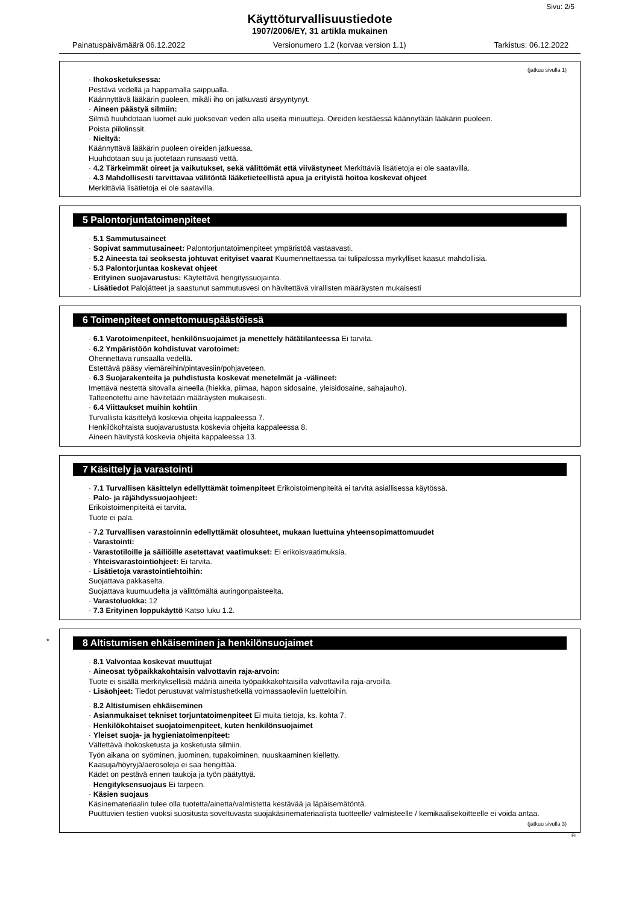Sivu: 2/5
Käyttöturvallisuustiedote
1907/2006/EY, 31 artikla mukainen
Painatuspäivämäärä 06.12.2022 Versionumero 1.2 (korvaa version 1.1) Tarkistus: 06.12.2022
(jatkuu sivulla 1)
· Ihokosketuksessa:
Pestävä vedellä ja happamalla saippualla.
Käännyttävä lääkärin puoleen, mikäli iho on jatkuvasti ärsyyntynyt.
· Aineen päästyä silmiin:
Silmiä huuhdotaan luomet auki juoksevan veden alla useita minuutteja. Oireiden kestäessä käännytään lääkärin puoleen.
Poista piilolinssit.
· Nieltyä:
Käännyttävä lääkärin puoleen oireiden jatkuessa.
Huuhdotaan suu ja juotetaan runsaasti vettä.
· 4.2 Tärkeimmät oireet ja vaikutukset, sekä välittömät että viivästyneet Merkittäviä lisätietoja ei ole saatavilla.
· 4.3 Mahdollisesti tarvittavaa välitöntä lääketieteellistä apua ja erityistä hoitoa koskevat ohjeet
Merkittäviä lisätietoja ei ole saatavilla.
5 Palontorjuntatoimenpiteet
· 5.1 Sammutusaineet
· Sopivat sammutusaineet: Palontorjuntatoimenpiteet ympäristöä vastaavasti.
· 5.2 Aineesta tai seoksesta johtuvat erityiset vaarat Kuumennettaessa tai tulipalossa myrkylliset kaasut mahdollisia.
· 5.3 Palontorjuntaa koskevat ohjeet
· Erityinen suojavarustus: Käytettävä hengityssuojainta.
· Lisätiedot Palojätteet ja saastunut sammutusvesi on hävitettävä virallisten määräysten mukaisesti
6 Toimenpiteet onnettomuuspäästöissä
· 6.1 Varotoimenpiteet, henkilönsuojaimet ja menettely hätätilanteessa Ei tarvita.
· 6.2 Ympäristöön kohdistuvat varotoimet:
Ohennettava runsaalla vedellä.
Estettävä pääsy viemäreihin/pintavesiin/pohjaveteen.
· 6.3 Suojarakenteita ja puhdistusta koskevat menetelmät ja -välineet:
Imettävä nestettä sitovalla aineella (hiekka, piimaa, hapon sidosaine, yleisidosaine, sahajauho).
Talteenotettu aine hävitetään määräysten mukaisesti.
· 6.4 Viittaukset muihin kohtiin
Turvallista käsittelyä koskevia ohjeita kappaleessa 7.
Henkilökohtaista suojavarustusta koskevia ohjeita kappaleessa 8.
Aineen hävitystä koskevia ohjeita kappaleessa 13.
7 Käsittely ja varastointi
· 7.1 Turvallisen käsittelyn edellyttämät toimenpiteet Erikoistoimenpiteitä ei tarvita asiallisessa käytössä.
· Palo- ja räjähdyssuojaohjeet:
Erikoistoimenpiteitä ei tarvita.
Tuote ei pala.
· 7.2 Turvallisen varastoinnin edellyttämät olosuhteet, mukaan luettuina yhteensopimattomuudet
· Varastointi:
· Varastotiloille ja säiliöille asetettavat vaatimukset: Ei erikoisvaatimuksia.
· Yhteisvarastointiohjeet: Ei tarvita.
· Lisätietoja varastointiehtoihin:
Suojattava pakkaselta.
Suojattava kuumuudelta ja välittömältä auringonpaisteelta.
· Varastoluokka: 12
· 7.3 Erityinen loppukäyttö Katso luku 1.2.
*
8 Altistumisen ehkäiseminen ja henkilönsuojaimet
· 8.1 Valvontaa koskevat muuttujat
· Aineosat työpaikkakohtaisin valvottavin raja-arvoin:
Tuote ei sisällä merkityksellisiä määriä aineita työpaikkakohtaisilla valvottavilla raja-arvoilla.
· Lisäohjeet: Tiedot perustuvat valmistushetkellä voimassaoleviin luetteloihin.
· 8.2 Altistumisen ehkäiseminen
· Asianmukaiset tekniset torjuntatoimenpiteet Ei muita tietoja, ks. kohta 7.
· Henkilökohtaiset suojatoimenpiteet, kuten henkilönsuojaimet
· Yleiset suoja- ja hygieniatoimenpiteet:
Vältettävä ihokosketusta ja kosketusta silmiin.
Työn aikana on syöminen, juominen, tupakoiminen, nuuskaaminen kielletty.
Kaasuja/höyryjä/aerosoleja ei saa hengittää.
Kädet on pestävä ennen taukoja ja työn päätyttyä.
· Hengityksensuojaus Ei tarpeen.
· Käsien suojaus
Käsinemateriaalin tulee olla tuotetta/ainetta/valmistetta kestävää ja läpäisemätöntä.
Puuttuvien testien vuoksi suositusta soveltuvasta suojakäsinemateriaalista tuotteelle/ valmisteelle / kemikaalisekoitteelle ei voida antaa.
(jatkuu sivulla 3)
FI